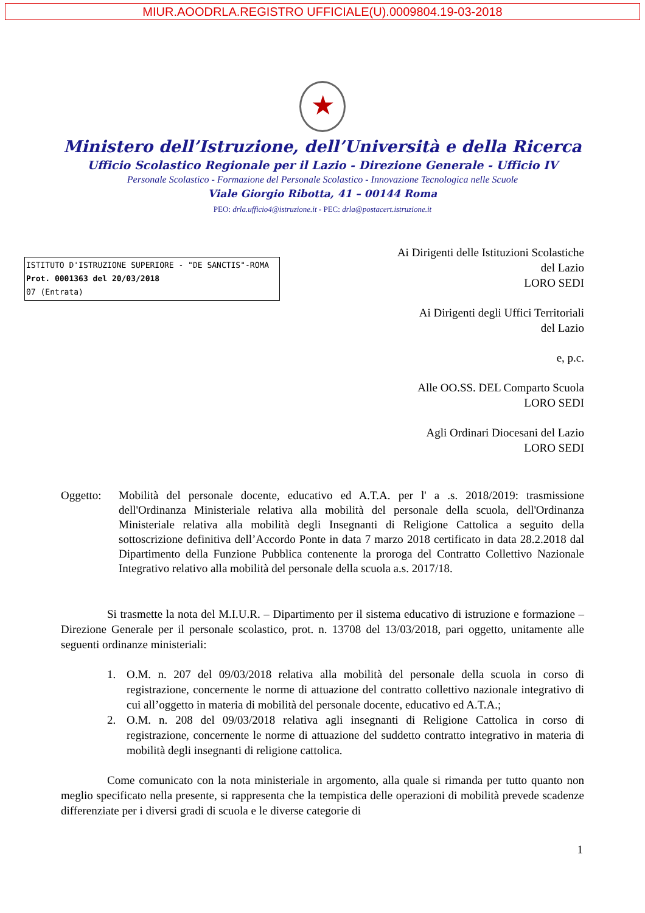MIUR.AOODRLA.REGISTRO UFFICIALE(U).0009804.19-03-2018
★
Ministero dell’Istruzione, dell’Università e della Ricerca
Ufficio Scolastico Regionale per il Lazio - Direzione Generale - Ufficio IV
Personale Scolastico - Formazione del Personale Scolastico - Innovazione Tecnologica nelle Scuole
Viale Giorgio Ribotta, 41 – 00144 Roma
PEO: drla.ufficio4@istruzione.it - PEC: drla@postacert.istruzione.it
ISTITUTO D'ISTRUZIONE SUPERIORE - "DE SANCTIS"-ROMA
Prot. 0001363 del 20/03/2018
07 (Entrata)
Ai Dirigenti delle Istituzioni Scolastiche
del Lazio
LORO SEDI
Ai Dirigenti degli Uffici Territoriali
del Lazio
e, p.c.
Alle OO.SS. DEL Comparto Scuola
LORO SEDI
Agli Ordinari Diocesani del Lazio
LORO SEDI
Oggetto: Mobilità del personale docente, educativo ed A.T.A. per l' a .s. 2018/2019: trasmissione dell'Ordinanza Ministeriale relativa alla mobilità del personale della scuola, dell'Ordinanza Ministeriale relativa alla mobilità degli Insegnanti di Religione Cattolica a seguito della sottoscrizione definitiva dell’Accordo Ponte in data 7 marzo 2018 certificato in data 28.2.2018 dal Dipartimento della Funzione Pubblica contenente la proroga del Contratto Collettivo Nazionale Integrativo relativo alla mobilità del personale della scuola a.s. 2017/18.
Si trasmette la nota del M.I.U.R. – Dipartimento per il sistema educativo di istruzione e formazione – Direzione Generale per il personale scolastico, prot. n. 13708 del 13/03/2018, pari oggetto, unitamente alle seguenti ordinanze ministeriali:
1. O.M. n. 207 del 09/03/2018 relativa alla mobilità del personale della scuola in corso di registrazione, concernente le norme di attuazione del contratto collettivo nazionale integrativo di cui all’oggetto in materia di mobilità del personale docente, educativo ed A.T.A.;
2. O.M. n. 208 del 09/03/2018 relativa agli insegnanti di Religione Cattolica in corso di registrazione, concernente le norme di attuazione del suddetto contratto integrativo in materia di mobilità degli insegnanti di religione cattolica.
Come comunicato con la nota ministeriale in argomento, alla quale si rimanda per tutto quanto non meglio specificato nella presente, si rappresenta che la tempistica delle operazioni di mobilità prevede scadenze differenziate per i diversi gradi di scuola e le diverse categorie di
1